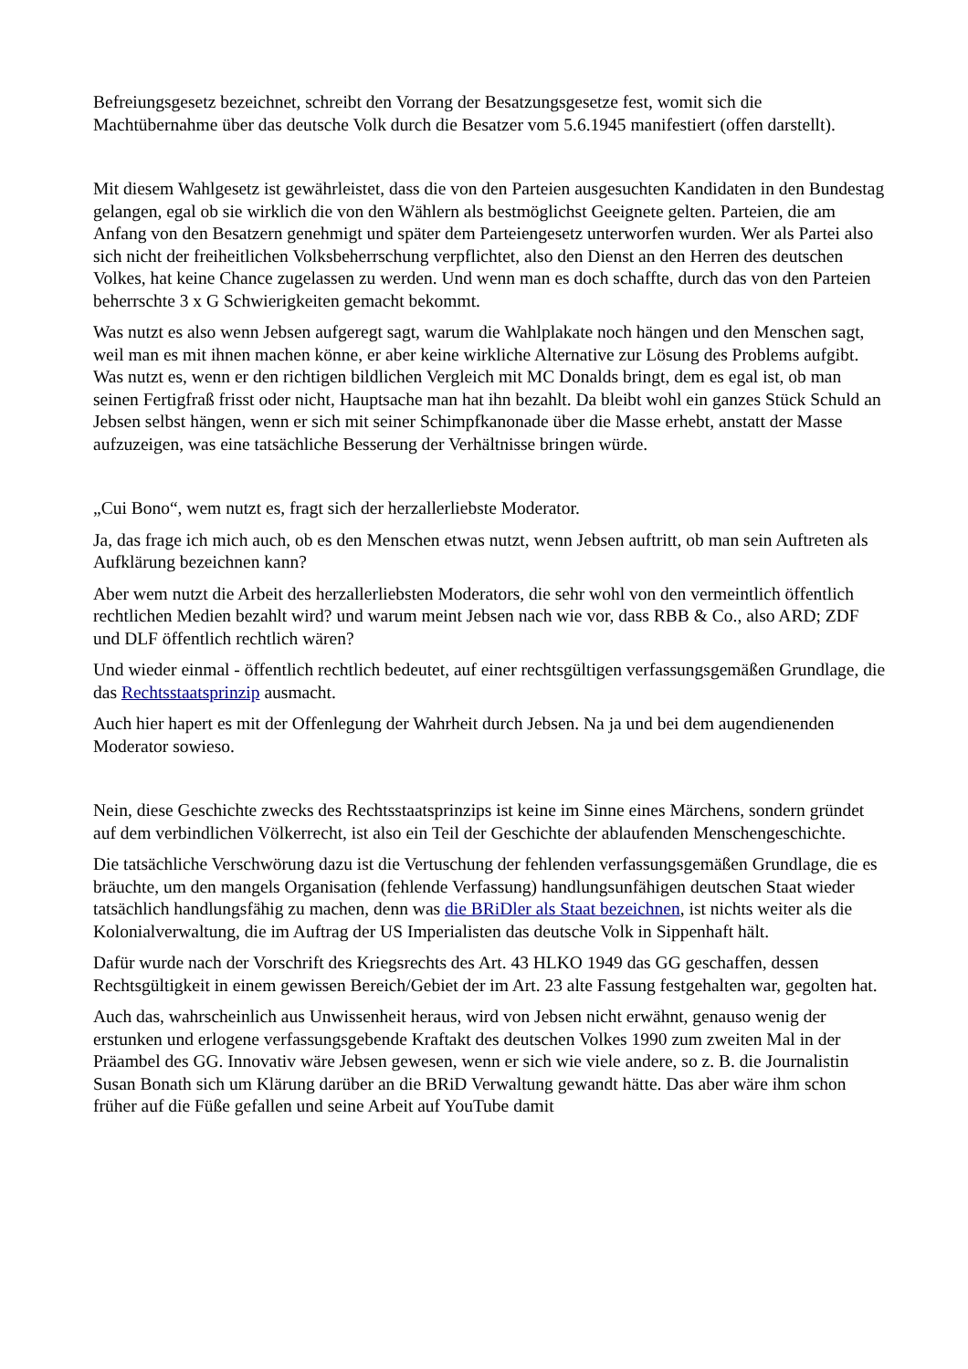Befreiungsgesetz bezeichnet, schreibt den Vorrang der Besatzungsgesetze fest, womit sich die Machtübernahme über das deutsche Volk durch die Besatzer vom 5.6.1945 manifestiert (offen darstellt).
Mit diesem Wahlgesetz ist gewährleistet, dass die von den Parteien ausgesuchten Kandidaten in den Bundestag gelangen, egal ob sie wirklich die von den Wählern als bestmöglichst Geeignete gelten. Parteien, die am Anfang von den Besatzern genehmigt und später dem Parteiengesetz unterworfen wurden. Wer als Partei also sich nicht der freiheitlichen Volksbeherrschung verpflichtet, also den Dienst an den Herren des deutschen Volkes, hat keine Chance zugelassen zu werden. Und wenn man es doch schaffte, durch das von den Parteien beherrschte 3 x G Schwierigkeiten gemacht bekommt.
Was nutzt es also wenn Jebsen aufgeregt sagt, warum die Wahlplakate noch hängen und den Menschen sagt, weil man es mit ihnen machen könne, er aber keine wirkliche Alternative zur Lösung des Problems aufgibt. Was nutzt es, wenn er den richtigen bildlichen Vergleich mit MC Donalds bringt, dem es egal ist, ob man seinen Fertigfraß frisst oder nicht, Hauptsache man hat ihn bezahlt. Da bleibt wohl ein ganzes Stück Schuld an Jebsen selbst hängen, wenn er sich mit seiner Schimpfkanonade über die Masse erhebt, anstatt der Masse aufzuzeigen, was eine tatsächliche Besserung der Verhältnisse bringen würde.
„Cui Bono“, wem nutzt es, fragt sich der herzallerliebste Moderator.
Ja, das frage ich mich auch, ob es den Menschen etwas nutzt, wenn Jebsen auftritt, ob man sein Auftreten als Aufklärung bezeichnen kann?
Aber wem nutzt die Arbeit des herzallerliebsten Moderators, die sehr wohl von den vermeintlich öffentlich rechtlichen Medien bezahlt wird? und warum meint Jebsen nach wie vor, dass RBB & Co., also ARD; ZDF und DLF öffentlich rechtlich wären?
Und wieder einmal - öffentlich rechtlich bedeutet, auf einer rechtsgültigen verfassungsgemäßen Grundlage, die das Rechtsstaatsprinzip ausmacht.
Auch hier hapert es mit der Offenlegung der Wahrheit durch Jebsen. Na ja und bei dem augendienenden Moderator sowieso.
Nein, diese Geschichte zwecks des Rechtsstaatsprinzips ist keine im Sinne eines Märchens, sondern gründet auf dem verbindlichen Völkerrecht, ist also ein Teil der Geschichte der ablaufenden Menschengeschichte.
Die tatsächliche Verschwörung dazu ist die Vertuschung der fehlenden verfassungsgemäßen Grundlage, die es bräuchte, um den mangels Organisation (fehlende Verfassung) handlungsunfähigen deutschen Staat wieder tatsächlich handlungsfähig zu machen, denn was die BRiDler als Staat bezeichnen, ist nichts weiter als die Kolonialverwaltung, die im Auftrag der US Imperialisten das deutsche Volk in Sippenhaft hält.
Dafür wurde nach der Vorschrift des Kriegsrechts des Art. 43 HLKO 1949 das GG geschaffen, dessen Rechtsgültigkeit in einem gewissen Bereich/Gebiet der im Art. 23 alte Fassung festgehalten war, gegolten hat.
Auch das, wahrscheinlich aus Unwissenheit heraus, wird von Jebsen nicht erwähnt, genauso wenig der erstunken und erlogene verfassungsgebende Kraftakt des deutschen Volkes 1990 zum zweiten Mal in der Präambel des GG. Innovativ wäre Jebsen gewesen, wenn er sich wie viele andere, so z. B. die Journalistin Susan Bonath sich um Klärung darüber an die BRiD Verwaltung gewandt hätte. Das aber wäre ihm schon früher auf die Füße gefallen und seine Arbeit auf YouTube damit